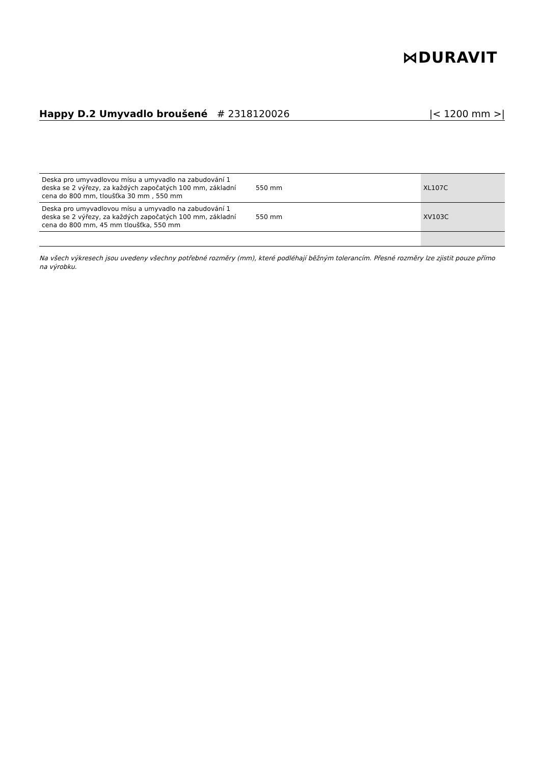⋈DURAVIT
Happy D.2 Umyvadlo broušené # 2318120026 |< 1200 mm >|
| Deska pro umyvadlovou mísu a umyvadlo na zabudování 1 deska se 2 výřezy, za každých započatých 100 mm, základní cena do 800 mm, tloušťka 30 mm , 550 mm | 550 mm | XL107C |
| Deska pro umyvadlovou mísu a umyvadlo na zabudování 1 deska se 2 výřezy, za každých započatých 100 mm, základní cena do 800 mm, 45 mm tloušťka, 550 mm | 550 mm | XV103C |
Na všech výkresech jsou uvedeny všechny potřebné rozměry (mm), které podléhají běžným tolerancím. Přesné rozměry lze zjistit pouze přímo na výrobku.